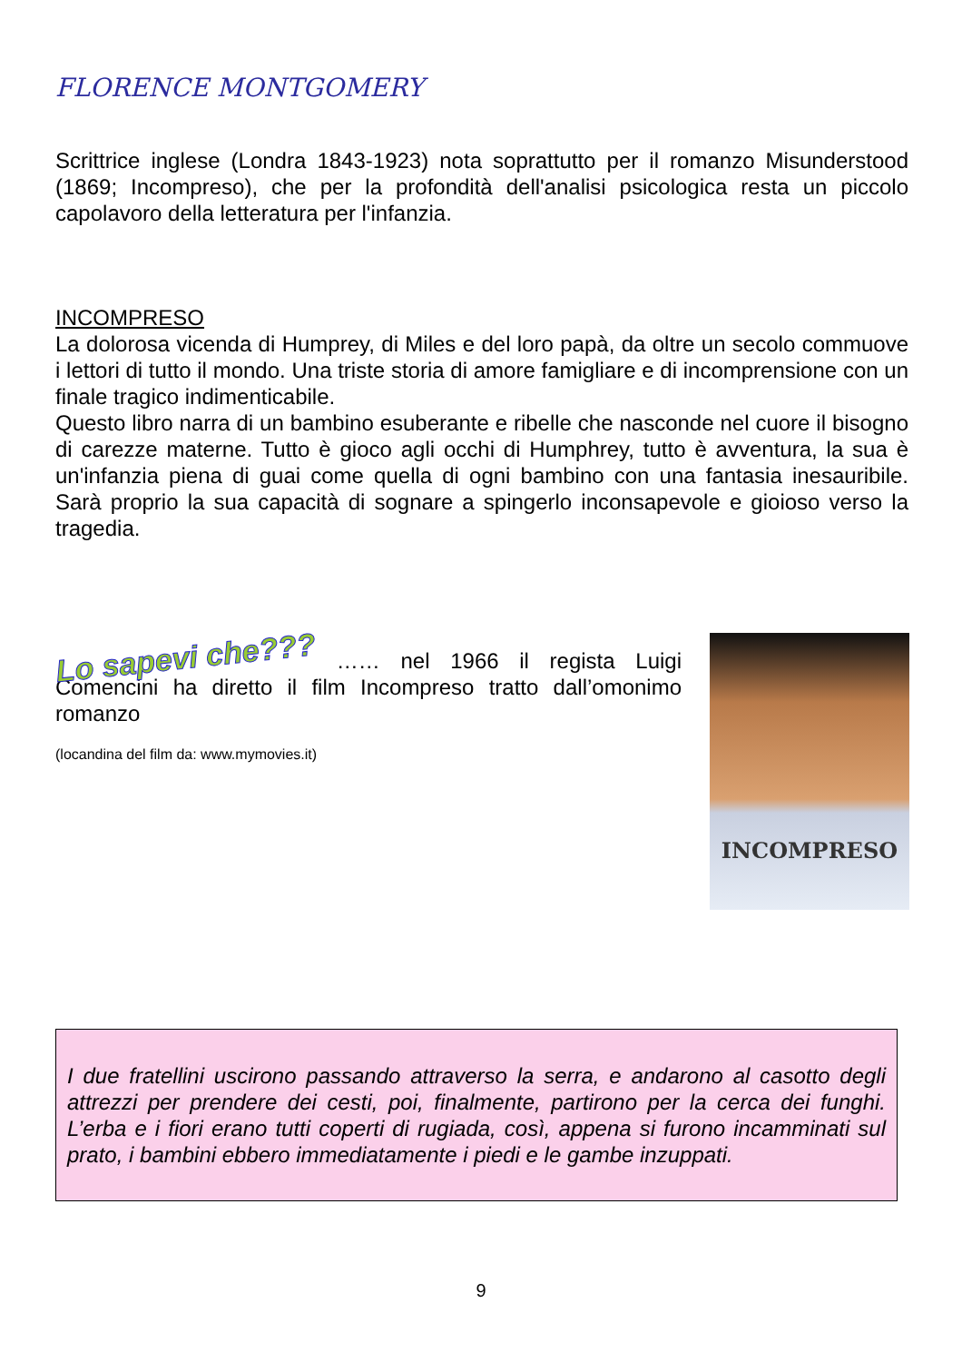FLORENCE MONTGOMERY
Scrittrice inglese (Londra 1843-1923) nota soprattutto per il romanzo Misunderstood (1869; Incompreso), che per la profondità dell'analisi psicologica resta un piccolo capolavoro della letteratura per l'infanzia.
INCOMPRESO
La dolorosa vicenda di Humprey, di Miles e del loro papà, da oltre un secolo commuove i lettori di tutto il mondo. Una triste storia di amore famigliare e di incomprensione con un finale tragico indimenticabile.
Questo libro narra di un bambino esuberante e ribelle che nasconde nel cuore il bisogno di carezze materne. Tutto è gioco agli occhi di Humphrey, tutto è avventura, la sua è un'infanzia piena di guai come quella di ogni bambino con una fantasia inesauribile. Sarà proprio la sua capacità di sognare a spingerlo inconsapevole e gioioso verso la tragedia.
Lo sapevi che??? …… nel 1966 il regista Luigi Comencini ha diretto il film Incompreso tratto dall’omonimo romanzo
(locandina del film da: www.mymovies.it)
INCOMPRESO
I due fratellini uscirono passando attraverso la serra, e andarono al casotto degli attrezzi per prendere dei cesti, poi, finalmente, partirono per la cerca dei funghi. L’erba e i fiori erano tutti coperti di rugiada, così, appena si furono incamminati sul prato, i bambini ebbero immediatamente i piedi e le gambe inzuppati.
9